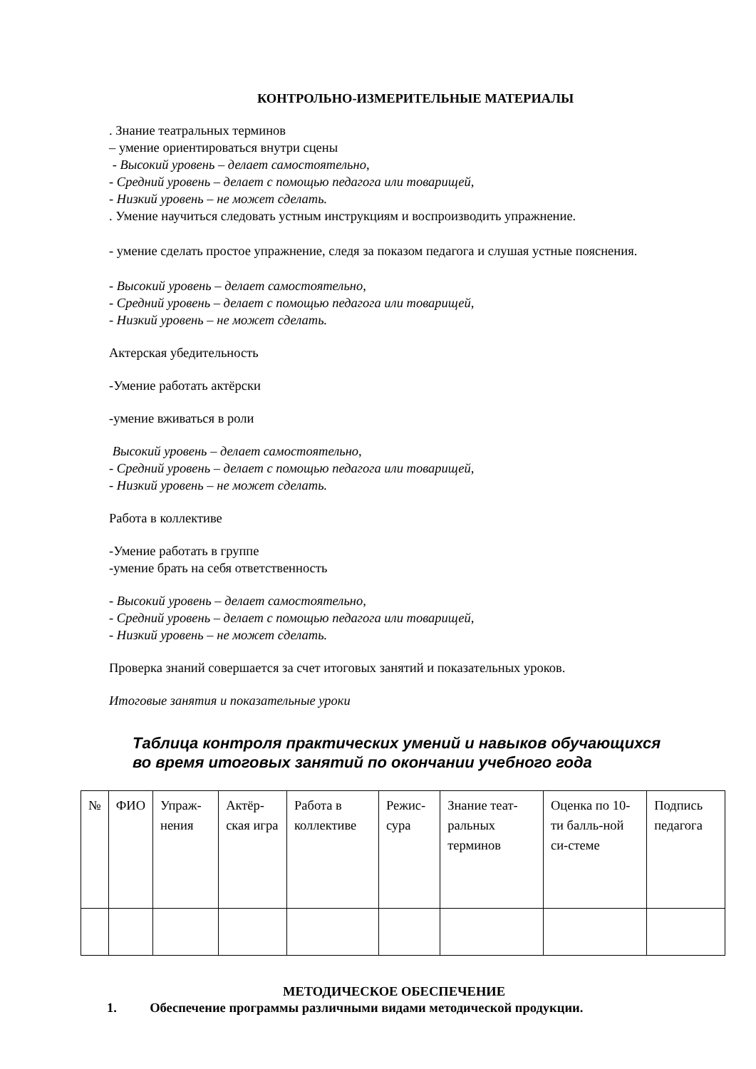КОНТРОЛЬНО-ИЗМЕРИТЕЛЬНЫЕ МАТЕРИАЛЫ
. Знание театральных терминов
– умение ориентироваться внутри сцены
- Высокий уровень – делает самостоятельно,
- Средний уровень – делает с помощью педагога или товарищей,
- Низкий уровень – не может сделать.
. Умение научиться следовать устным инструкциям и воспроизводить упражнение.
- умение сделать простое упражнение, следя за показом педагога и слушая устные пояснения.
- Высокий уровень – делает самостоятельно,
- Средний уровень – делает с помощью педагога или товарищей,
- Низкий уровень – не может сделать.
Актерская убедительность
-Умение работать актёрски
-умение вживаться в роли
Высокий уровень – делает самостоятельно,
- Средний уровень – делает с помощью педагога или товарищей,
- Низкий уровень – не может сделать.
Работа в коллективе
-Умение работать в группе
-умение брать на себя ответственность
- Высокий уровень – делает самостоятельно,
- Средний уровень – делает с помощью педагога или товарищей,
- Низкий уровень – не может сделать.
Проверка знаний совершается за счет итоговых занятий и показательных уроков.
Итоговые занятия и показательные уроки
Таблица контроля практических умений и навыков обучающихся во время итоговых занятий по окончании учебного года
| № | ФИО | Упраж-нения | Актёр-ская игра | Работа в коллективе | Режис-сура | Знание теат-ральных терминов | Оценка по 10-ти балль-ной си-стеме | Подпись педагога |
МЕТОДИЧЕСКОЕ ОБЕСПЕЧЕНИЕ
1. Обеспечение программы различными видами методической продукции.